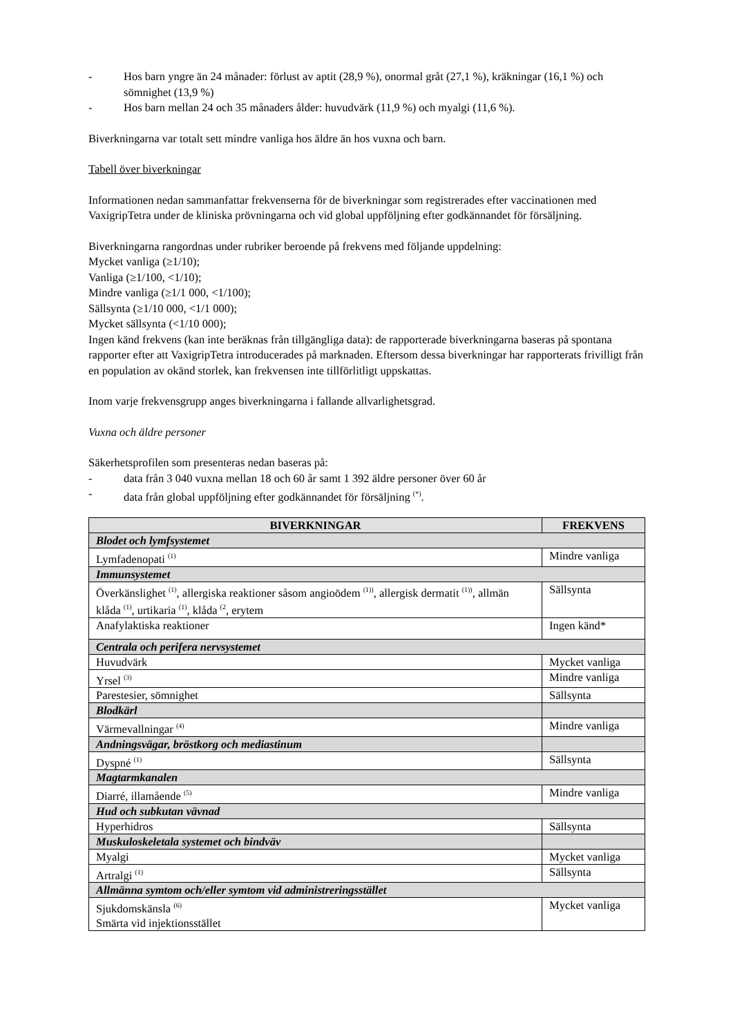- Hos barn yngre än 24 månader: förlust av aptit (28,9 %), onormal gråt (27,1 %), kräkningar (16,1 %) och sömnighet (13,9 %)
- Hos barn mellan 24 och 35 månaders ålder: huvudvärk (11,9 %) och myalgi (11,6 %).
Biverkningarna var totalt sett mindre vanliga hos äldre än hos vuxna och barn.
Tabell över biverkningar
Informationen nedan sammanfattar frekvenserna för de biverkningar som registrerades efter vaccinationen med VaxigripTetra under de kliniska prövningarna och vid global uppföljning efter godkännandet för försäljning.
Biverkningarna rangordnas under rubriker beroende på frekvens med följande uppdelning:
Mycket vanliga (≥1/10);
Vanliga (≥1/100, <1/10);
Mindre vanliga (≥1/1 000, <1/100);
Sällsynta (≥1/10 000, <1/1 000);
Mycket sällsynta (<1/10 000);
Ingen känd frekvens (kan inte beräknas från tillgängliga data): de rapporterade biverkningarna baseras på spontana rapporter efter att VaxigripTetra introducerades på marknaden. Eftersom dessa biverkningar har rapporterats frivilligt från en population av okänd storlek, kan frekvensen inte tillförlitligt uppskattas.
Inom varje frekvensgrupp anges biverkningarna i fallande allvarlighetsgrad.
Vuxna och äldre personer
Säkerhetsprofilen som presenteras nedan baseras på:
- data från 3 040 vuxna mellan 18 och 60 år samt 1 392 äldre personer över 60 år
- data från global uppföljning efter godkännandet för försäljning <sup>(*)</sup>.
| BIVERKNINGAR | FREKVENS |
| --- | --- |
| Blodet och lymfsystemet | |
| Lymfadenopati <sup>(1)</sup> | Mindre vanliga |
| Immunsystemet | |
| Överkänslighet <sup>(1)</sup>, allergiska reaktioner såsom angioödem <sup>(1))</sup>, allergisk dermatit <sup>(1))</sup>, allmän klåda <sup>(1)</sup>, urtikaria <sup>(1)</sup>, klåda <sup>(2</sup>, erytem | Sällsynta |
| Anafylaktiska reaktioner | Ingen känd* |
| Centrala och perifera nervsystemet | |
| Huvudvärk | Mycket vanliga |
| Yrsel <sup>(3)</sup> | Mindre vanliga |
| Parestesier, sömnighet | Sällsynta |
| Blodkärl | |
| Värmevallningar <sup>(4)</sup> | Mindre vanliga |
| Andningsvägar, bröstkorg och mediastinum | |
| Dyspné <sup>(1)</sup> | Sällsynta |
| Magtarmkanalen | |
| Diarré, illamående <sup>(5)</sup> | Mindre vanliga |
| Hud och subkutan vävnad | |
| Hyperhidros | Sällsynta |
| Muskuloskeletala systemet och bindväv | |
| Myalgi | Mycket vanliga |
| Artralgi <sup>(1)</sup> | Sällsynta |
| Allmänna symtom och/eller symtom vid administreringsstället | |
| Sjukdomskänsla <sup>(6)</sup> Smärta vid injektionsstället | Mycket vanliga |